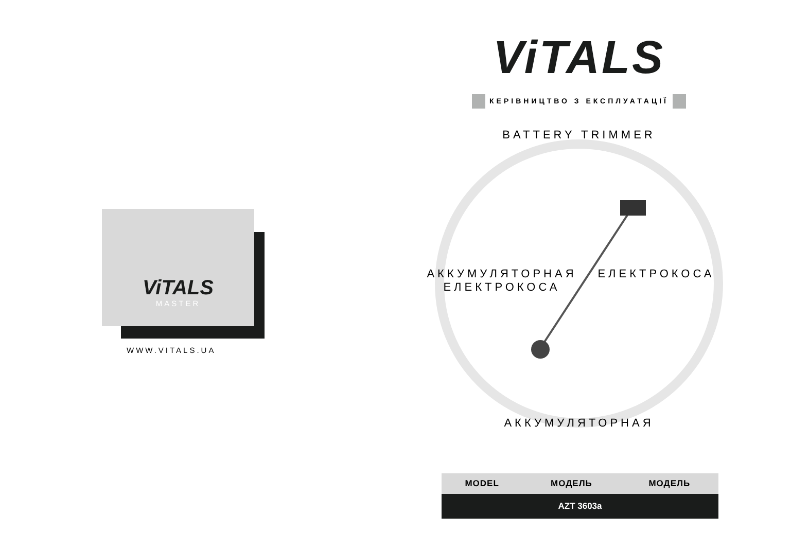ViTALS
MASTER
WWW.VITALS.UA
ViTALS
КЕРІВНИЦТВО З ЕКСПЛУАТАЦІЇ
BATTERY TRIMMER
АККУМУЛЯТОРНАЯ ЕЛЕКТРОКОСА ЕЛЕКТРОКОСА
АККУМУЛЯТОРНАЯ
| MODEL | МОДЕЛЬ | МОДЕЛЬ |
| --- | --- | --- |
| AZT 3603a | | |